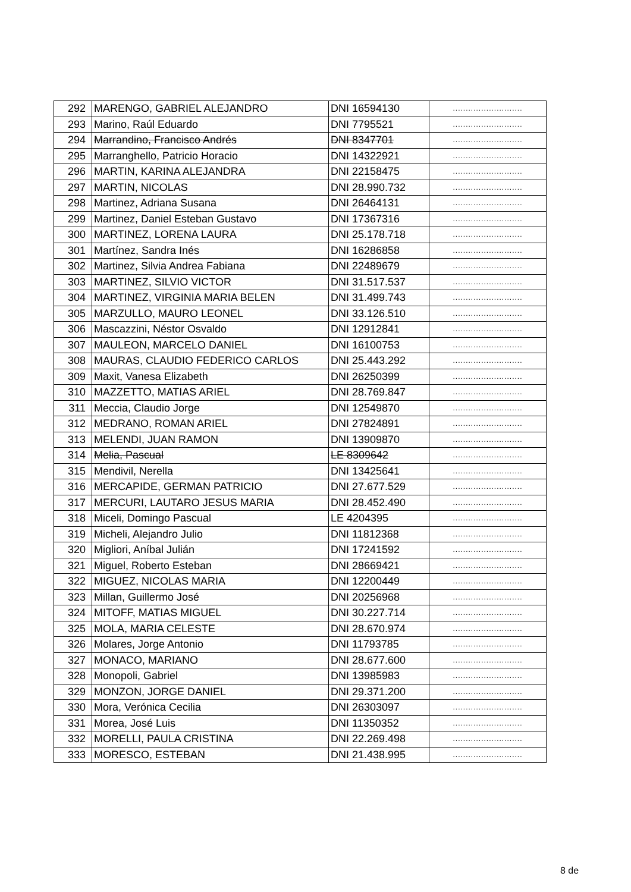| 292 | MARENGO, GABRIEL ALEJANDRO | DNI 16594130 | ........................... |
| 293 | Marino, Raúl Eduardo | DNI 7795521 | ........................... |
| 294 | Marrandino, Francisco Andrés | DNI 8347701 | ........................... |
| 295 | Marranghello, Patricio Horacio | DNI 14322921 | ........................... |
| 296 | MARTIN, KARINA ALEJANDRA | DNI 22158475 | ........................... |
| 297 | MARTIN, NICOLAS | DNI 28.990.732 | ........................... |
| 298 | Martinez, Adriana Susana | DNI 26464131 | ........................... |
| 299 | Martinez, Daniel Esteban Gustavo | DNI 17367316 | ........................... |
| 300 | MARTINEZ, LORENA LAURA | DNI 25.178.718 | ........................... |
| 301 | Martínez, Sandra Inés | DNI 16286858 | ........................... |
| 302 | Martinez, Silvia Andrea Fabiana | DNI 22489679 | ........................... |
| 303 | MARTINEZ, SILVIO VICTOR | DNI 31.517.537 | ........................... |
| 304 | MARTINEZ, VIRGINIA MARIA BELEN | DNI 31.499.743 | ........................... |
| 305 | MARZULLO, MAURO LEONEL | DNI 33.126.510 | ........................... |
| 306 | Mascazzini, Néstor Osvaldo | DNI 12912841 | ........................... |
| 307 | MAULEON, MARCELO DANIEL | DNI 16100753 | ........................... |
| 308 | MAURAS, CLAUDIO FEDERICO CARLOS | DNI 25.443.292 | ........................... |
| 309 | Maxit, Vanesa Elizabeth | DNI 26250399 | ........................... |
| 310 | MAZZETTO, MATIAS ARIEL | DNI 28.769.847 | ........................... |
| 311 | Meccia, Claudio Jorge | DNI 12549870 | ........................... |
| 312 | MEDRANO, ROMAN ARIEL | DNI 27824891 | ........................... |
| 313 | MELENDI, JUAN RAMON | DNI 13909870 | ........................... |
| 314 | Melia, Pascual | LE 8309642 | ........................... |
| 315 | Mendivil, Nerella | DNI 13425641 | ........................... |
| 316 | MERCAPIDE, GERMAN PATRICIO | DNI 27.677.529 | ........................... |
| 317 | MERCURI, LAUTARO JESUS MARIA | DNI 28.452.490 | ........................... |
| 318 | Miceli, Domingo Pascual | LE 4204395 | ........................... |
| 319 | Micheli, Alejandro Julio | DNI 11812368 | ........................... |
| 320 | Migliori, Aníbal Julián | DNI 17241592 | ........................... |
| 321 | Miguel, Roberto Esteban | DNI 28669421 | ........................... |
| 322 | MIGUEZ, NICOLAS MARIA | DNI 12200449 | ........................... |
| 323 | Millan, Guillermo José | DNI 20256968 | ........................... |
| 324 | MITOFF, MATIAS MIGUEL | DNI 30.227.714 | ........................... |
| 325 | MOLA, MARIA CELESTE | DNI 28.670.974 | ........................... |
| 326 | Molares, Jorge Antonio | DNI 11793785 | ........................... |
| 327 | MONACO, MARIANO | DNI 28.677.600 | ........................... |
| 328 | Monopoli, Gabriel | DNI 13985983 | ........................... |
| 329 | MONZON, JORGE DANIEL | DNI 29.371.200 | ........................... |
| 330 | Mora, Verónica Cecilia | DNI 26303097 | ........................... |
| 331 | Morea, José Luis | DNI 11350352 | ........................... |
| 332 | MORELLI, PAULA CRISTINA | DNI 22.269.498 | ........................... |
| 333 | MORESCO, ESTEBAN | DNI 21.438.995 | ........................... |
8 de